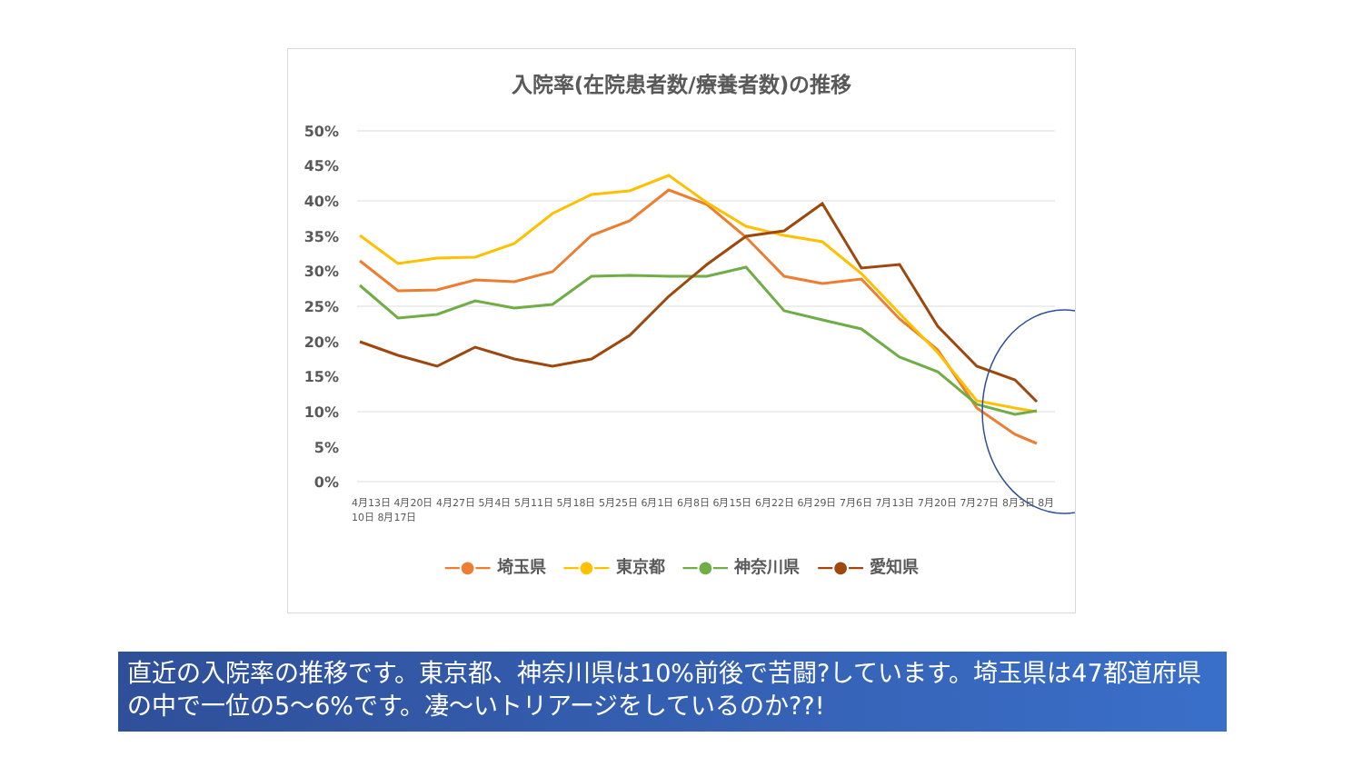入院率(在院患者数/療養者数)の推移
50%
45%
40%
35%
30%
25%
20%
15%
10%
5%
0%
—●— 埼玉県 —●— 東京都 —●— 神奈川県 —●— 愛知県
4月13日 4月20日 4月27日 5月4日 5月11日 5月18日 5月25日 6月1日 6月8日 6月15日 6月22日 6月29日 7月6日 7月13日 7月20日 7月27日 8月3日 8月10日 8月17日
直近の入院率の推移です。東京都、神奈川県は10%前後で苦闘?しています。埼玉県は47都道府県の中で一位の5～6%です。凄～いトリアージをしているのか??!